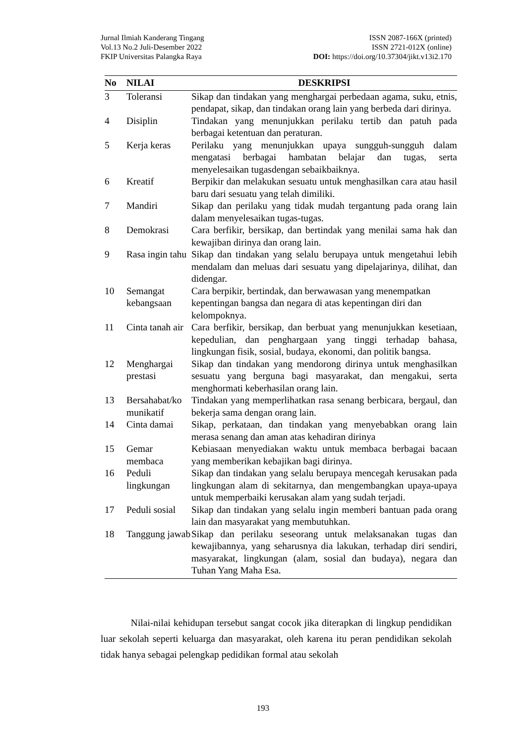Jurnal Ilmiah Kanderang Tingang
Vol.13 No.2 Juli-Desember 2022
FKIP Universitas Palangka Raya
ISSN 2087-166X (printed)
ISSN 2721-012X (online)
DOI: https://doi.org/10.37304/jikt.v13i2.170
| No | NILAI | DESKRIPSI |
| --- | --- | --- |
| 3 | Toleransi | Sikap dan tindakan yang menghargai perbedaan agama, suku, etnis, pendapat, sikap, dan tindakan orang lain yang berbeda dari dirinya. |
| 4 | Disiplin | Tindakan yang menunjukkan perilaku tertib dan patuh pada berbagai ketentuan dan peraturan. |
| 5 | Kerja keras | Perilaku yang menunjukkan upaya sungguh-sungguh dalam mengatasi berbagai hambatan belajar dan tugas, serta menyelesaikan tugasdengan sebaikbaiknya. |
| 6 | Kreatif | Berpikir dan melakukan sesuatu untuk menghasilkan cara atau hasil baru dari sesuatu yang telah dimiliki. |
| 7 | Mandiri | Sikap dan perilaku yang tidak mudah tergantung pada orang lain dalam menyelesaikan tugas-tugas. |
| 8 | Demokrasi | Cara berfikir, bersikap, dan bertindak yang menilai sama hak dan kewajiban dirinya dan orang lain. |
| 9 | Rasa ingin tahu | Sikap dan tindakan yang selalu berupaya untuk mengetahui lebih mendalam dan meluas dari sesuatu yang dipelajarinya, dilihat, dan didengar. |
| 10 | Semangat kebangsaan | Cara berpikir, bertindak, dan berwawasan yang menempatkan kepentingan bangsa dan negara di atas kepentingan diri dan kelompoknya. |
| 11 | Cinta tanah air | Cara berfikir, bersikap, dan berbuat yang menunjukkan kesetiaan, kepedulian, dan penghargaan yang tinggi terhadap bahasa, lingkungan fisik, sosial, budaya, ekonomi, dan politik bangsa. |
| 12 | Menghargai prestasi | Sikap dan tindakan yang mendorong dirinya untuk menghasilkan sesuatu yang berguna bagi masyarakat, dan mengakui, serta menghormati keberhasilan orang lain. |
| 13 | Bersahabat/ko munikatif | Tindakan yang memperlihatkan rasa senang berbicara, bergaul, dan bekerja sama dengan orang lain. |
| 14 | Cinta damai | Sikap, perkataan, dan tindakan yang menyebabkan orang lain merasa senang dan aman atas kehadiran dirinya |
| 15 | Gemar membaca | Kebiasaan menyediakan waktu untuk membaca berbagai bacaan yang memberikan kebajikan bagi dirinya. |
| 16 | Peduli lingkungan | Sikap dan tindakan yang selalu berupaya mencegah kerusakan pada lingkungan alam di sekitarnya, dan mengembangkan upaya-upaya untuk memperbaiki kerusakan alam yang sudah terjadi. |
| 17 | Peduli sosial | Sikap dan tindakan yang selalu ingin memberi bantuan pada orang lain dan masyarakat yang membutuhkan. |
| 18 | Tanggung jawab | Sikap dan perilaku seseorang untuk melaksanakan tugas dan kewajibannya, yang seharusnya dia lakukan, terhadap diri sendiri, masyarakat, lingkungan (alam, sosial dan budaya), negara dan Tuhan Yang Maha Esa. |
Nilai-nilai kehidupan tersebut sangat cocok jika diterapkan di lingkup pendidikan luar sekolah seperti keluarga dan masyarakat, oleh karena itu peran pendidikan sekolah tidak hanya sebagai pelengkap pedidikan formal atau sekolah
193